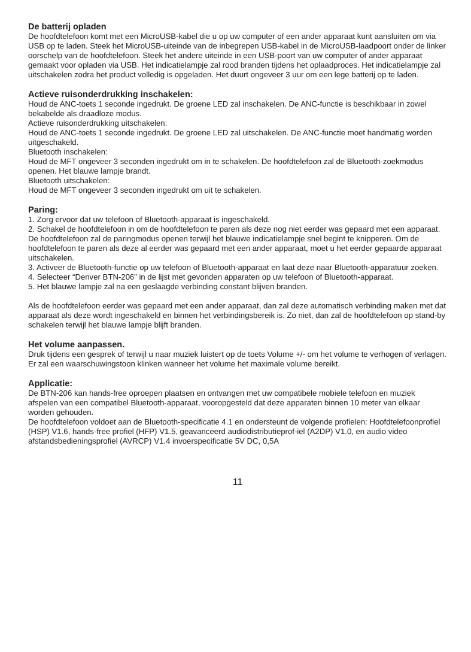De batterij opladen
De hoofdtelefoon komt met een MicroUSB-kabel die u op uw computer of een ander apparaat kunt aansluiten om via USB op te laden. Steek het MicroUSB-uiteinde van de inbegrepen USB-kabel in de MicroUSB-laadpoort onder de linker oorschelp van de hoofdtelefoon. Steek het andere uiteinde in een USB-poort van uw computer of ander apparaat gemaakt voor opladen via USB. Het indicatielampje zal rood branden tijdens het oplaadproces. Het indicatielampje zal uitschakelen zodra het product volledig is opgeladen. Het duurt ongeveer 3 uur om een lege batterij op te laden.
Actieve ruisonderdrukking inschakelen:
Houd de ANC-toets 1 seconde ingedrukt. De groene LED zal inschakelen. De ANC-functie is beschikbaar in zowel bekabelde als draadloze modus.
Actieve ruisonderdrukking uitschakelen:
Houd de ANC-toets 1 seconde ingedrukt. De groene LED zal uitschakelen. De ANC-functie moet handmatig worden uitgeschakeld.
Bluetooth inschakelen:
Houd de MFT ongeveer 3 seconden ingedrukt om in te schakelen. De hoofdtelefoon zal de Bluetooth-zoekmodus openen. Het blauwe lampje brandt.
Bluetooth uitschakelen:
Houd de MFT ongeveer 3 seconden ingedrukt om uit te schakelen.
Paring:
1. Zorg ervoor dat uw telefoon of Bluetooth-apparaat is ingeschakeld.
2. Schakel de hoofdtelefoon in om de hoofdtelefoon te paren als deze nog niet eerder was gepaard met een apparaat. De hoofdtelefoon zal de paringmodus openen terwijl het blauwe indicatielampje snel begint te knipperen. Om de hoofdtelefoon te paren als deze al eerder was gepaard met een ander apparaat, moet u het eerder gepaarde apparaat uitschakelen.
3. Activeer de Bluetooth-functie op uw telefoon of Bluetooth-apparaat en laat deze naar Bluetooth-apparatuur zoeken.
4. Selecteer “Denver BTN-206” in de lijst met gevonden apparaten op uw telefoon of Bluetooth-apparaat.
5. Het blauwe lampje zal na een geslaagde verbinding constant blijven branden.
Als de hoofdtelefoon eerder was gepaard met een ander apparaat, dan zal deze automatisch verbinding maken met dat apparaat als deze wordt ingeschakeld en binnen het verbindingsbereik is. Zo niet, dan zal de hoofdtelefoon op stand-by schakelen terwijl het blauwe lampje blijft branden.
Het volume aanpassen.
Druk tijdens een gesprek of terwijl u naar muziek luistert op de toets Volume +/- om het volume te verhogen of verlagen.
Er zal een waarschuwingstoon klinken wanneer het volume het maximale volume bereikt.
Applicatie:
De BTN-206 kan hands-free oproepen plaatsen en ontvangen met uw compatibele mobiele telefoon en muziek afspelen van een compatibel Bluetooth-apparaat, vooropgesteld dat deze apparaten binnen 10 meter van elkaar worden gehouden.
De hoofdtelefoon voldoet aan de Bluetooth-specificatie 4.1 en ondersteunt de volgende profielen: Hoofdtelefoonprofiel (HSP) V1.6, hands-free profiel (HFP) V1.5, geavanceerd audiodistributieprof-iel (A2DP) V1.0, en audio video afstandsbedieningsprofiel (AVRCP) V1.4 invoerspecificatie 5V DC, 0,5A
11